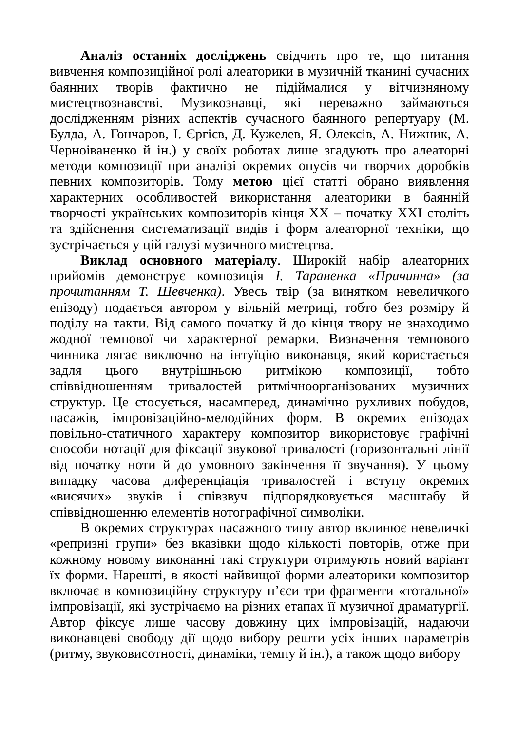Аналіз останніх досліджень свідчить про те, що питання вивчення композиційної ролі алеаторики в музичній тканині сучасних баянних творів фактично не підіймалися у вітчизняному мистецтвознавстві. Музикознавці, які переважно займаються дослідженням різних аспектів сучасного баянного репертуару (М. Булда, А. Гончаров, І. Єргієв, Д. Кужелев, Я. Олексів, А. Нижник, А. Черноіваненко й ін.) у своїх роботах лише згадують про алеаторні методи композиції при аналізі окремих опусів чи творчих доробків певних композиторів. Тому метою цієї статті обрано виявлення характерних особливостей використання алеаторики в баянній творчості українських композиторів кінця ХХ – початку ХХІ століть та здійснення систематизації видів і форм алеаторної техніки, що зустрічається у цій галузі музичного мистецтва.
Виклад основного матеріалу. Широкій набір алеаторних прийомів демонструє композиція І. Тараненка «Причинна» (за прочитанням Т. Шевченка). Увесь твір (за винятком невеличкого епізоду) подається автором у вільній метриці, тобто без розміру й поділу на такти. Від самого початку й до кінця твору не знаходимо жодної темпової чи характерної ремарки. Визначення темпового чинника лягає виключно на інтуїцію виконавця, який користається задля цього внутрішньою ритмікою композиції, тобто співвідношенням тривалостей ритмічноорганізованих музичних структур. Це стосується, насамперед, динамічно рухливих побудов, пасажів, імпровізаційно-мелодійних форм. В окремих епізодах повільно-статичного характеру композитор використовує графічні способи нотації для фіксації звукової тривалості (горизонтальні лінії від початку ноти й до умовного закінчення її звучання). У цьому випадку часова диференціація тривалостей і вступу окремих «висячих» звуків і співзвуч підпорядковується масштабу й співвідношенню елементів нотографічної символіки.
В окремих структурах пасажного типу автор вклинює невеличкі «репризні групи» без вказівки щодо кількості повторів, отже при кожному новому виконанні такі структури отримують новий варіант їх форми. Нарешті, в якості найвищої форми алеаторики композитор включає в композиційну структуру п’єси три фрагменти «тотальної» імпровізації, які зустрічаємо на різних етапах її музичної драматургії. Автор фіксує лише часову довжину цих імпровізацій, надаючи виконавцеві свободу дії щодо вибору решти усіх інших параметрів (ритму, звуковисотності, динаміки, темпу й ін.), а також щодо вибору